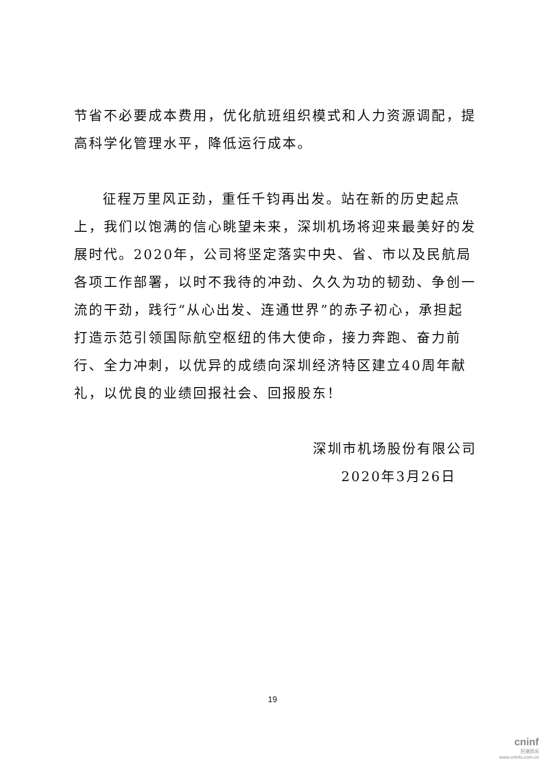节省不必要成本费用，优化航班组织模式和人力资源调配，提高科学化管理水平，降低运行成本。
征程万里风正劲，重任千钧再出发。站在新的历史起点上，我们以饱满的信心眺望未来，深圳机场将迎来最美好的发展时代。2020年，公司将坚定落实中央、省、市以及民航局各项工作部署，以时不我待的冲劲、久久为功的韧劲、争创一流的干劲，践行“从心出发、连通世界”的赤子初心，承担起打造示范引领国际航空枢纽的伟大使命，接力奔跑、奋力前行、全力冲刺，以优异的成绩向深圳经济特区建立40周年献礼，以优良的业绩回报社会、回报股东！
深圳市机场股份有限公司
2020年3月26日
19
cninf
巨潮资讯
www.cninfo.com.cn